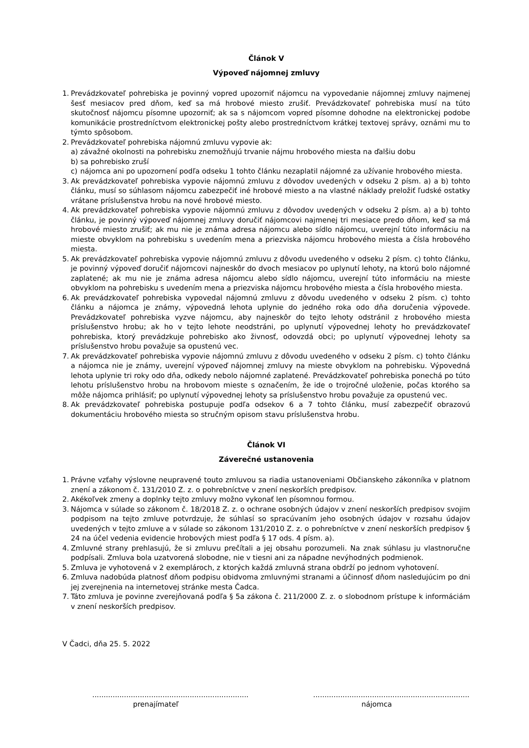Článok V
Výpoveď nájomnej zmluvy
1. Prevádzkovateľ pohrebiska je povinný vopred upozorniť nájomcu na vypovedanie nájomnej zmluvy najmenej šesť mesiacov pred dňom, keď sa má hrobové miesto zrušiť. Prevádzkovateľ pohrebiska musí na túto skutočnosť nájomcu písomne upozorniť; ak sa s nájomcom vopred písomne dohodne na elektronickej podobe komunikácie prostredníctvom elektronickej pošty alebo prostredníctvom krátkej textovej správy, oznámi mu to týmto spôsobom.
2. Prevádzkovateľ pohrebiska nájomnú zmluvu vypovie ak:
a) závažné okolnosti na pohrebisku znemožňujú trvanie nájmu hrobového miesta na ďalšiu dobu
b) sa pohrebisko zruší
c) nájomca ani po upozornení podľa odseku 1 tohto článku nezaplatil nájomné za užívanie hrobového miesta.
3. Ak prevádzkovateľ pohrebiska vypovie nájomnú zmluvu z dôvodov uvedených v odseku 2 písm. a) a b) tohto článku, musí so súhlasom nájomcu zabezpečiť iné hrobové miesto a na vlastné náklady preložiť ľudské ostatky vrátane príslušenstva hrobu na nové hrobové miesto.
4. Ak prevádzkovateľ pohrebiska vypovie nájomnú zmluvu z dôvodov uvedených v odseku 2 písm. a) a b) tohto článku, je povinný výpoveď nájomnej zmluvy doručiť nájomcovi najmenej tri mesiace predo dňom, keď sa má hrobové miesto zrušiť; ak mu nie je známa adresa nájomcu alebo sídlo nájomcu, uverejní túto informáciu na mieste obvyklom na pohrebisku s uvedením mena a priezviska nájomcu hrobového miesta a čísla hrobového miesta.
5. Ak prevádzkovateľ pohrebiska vypovie nájomnú zmluvu z dôvodu uvedeného v odseku 2 písm. c) tohto článku, je povinný výpoveď doručiť nájomcovi najneskôr do dvoch mesiacov po uplynutí lehoty, na ktorú bolo nájomné zaplatené; ak mu nie je známa adresa nájomcu alebo sídlo nájomcu, uverejní túto informáciu na mieste obvyklom na pohrebisku s uvedením mena a priezviska nájomcu hrobového miesta a čísla hrobového miesta.
6. Ak prevádzkovateľ pohrebiska vypovedal nájomnú zmluvu z dôvodu uvedeného v odseku 2 písm. c) tohto článku a nájomca je známy, výpovedná lehota uplynie do jedného roka odo dňa doručenia výpovede. Prevádzkovateľ pohrebiska vyzve nájomcu, aby najneskôr do tejto lehoty odstránil z hrobového miesta príslušenstvo hrobu; ak ho v tejto lehote neodstráni, po uplynutí výpovednej lehoty ho prevádzkovateľ pohrebiska, ktorý prevádzkuje pohrebisko ako živnosť, odovzdá obci; po uplynutí výpovednej lehoty sa príslušenstvo hrobu považuje sa opustenú vec.
7. Ak prevádzkovateľ pohrebiska vypovie nájomnú zmluvu z dôvodu uvedeného v odseku 2 písm. c) tohto článku a nájomca nie je známy, uverejní výpoveď nájomnej zmluvy na mieste obvyklom na pohrebisku. Výpovedná lehota uplynie tri roky odo dňa, odkedy nebolo nájomné zaplatené. Prevádzkovateľ pohrebiska ponechá po túto lehotu príslušenstvo hrobu na hrobovom mieste s označením, že ide o trojročné uloženie, počas ktorého sa môže nájomca prihlásiť; po uplynutí výpovednej lehoty sa príslušenstvo hrobu považuje za opustenú vec.
8. Ak prevádzkovateľ pohrebiska postupuje podľa odsekov 6 a 7 tohto článku, musí zabezpečiť obrazovú dokumentáciu hrobového miesta so stručným opisom stavu príslušenstva hrobu.
Článok VI
Záverečné ustanovenia
1. Právne vzťahy výslovne neupravené touto zmluvou sa riadia ustanoveniami Občianskeho zákonníka v platnom znení a zákonom č. 131/2010 Z. z. o pohrebníctve v znení neskorších predpisov.
2. Akékoľvek zmeny a doplnky tejto zmluvy možno vykonať len písomnou formou.
3. Nájomca v súlade so zákonom č. 18/2018 Z. z. o ochrane osobných údajov v znení neskorších predpisov svojim podpisom na tejto zmluve potvrdzuje, že súhlasí so spracúvaním jeho osobných údajov v rozsahu údajov uvedených v tejto zmluve a v súlade so zákonom 131/2010 Z. z. o pohrebníctve v znení neskorších predpisov § 24 na účel vedenia evidencie hrobových miest podľa § 17 ods. 4 písm. a).
4. Zmluvné strany prehlasujú, že si zmluvu prečítali a jej obsahu porozumeli. Na znak súhlasu ju vlastnoručne podpísali. Zmluva bola uzatvorená slobodne, nie v tiesni ani za nápadne nevýhodných podmienok.
5. Zmluva je vyhotovená v 2 exemplároch, z ktorých každá zmluvná strana obdrží po jednom vyhotovení.
6. Zmluva nadobúda platnosť dňom podpisu obidvoma zmluvnými stranami a účinnosť dňom nasledujúcim po dni jej zverejnenia na internetovej stránke mesta Čadca.
7. Táto zmluva je povinne zverejňovaná podľa § 5a zákona č. 211/2000 Z. z. o slobodnom prístupe k informáciám v znení neskorších predpisov.
V Čadci, dňa 25. 5. 2022
.....................................................................
prenajímateľ
.....................................................................
nájomca